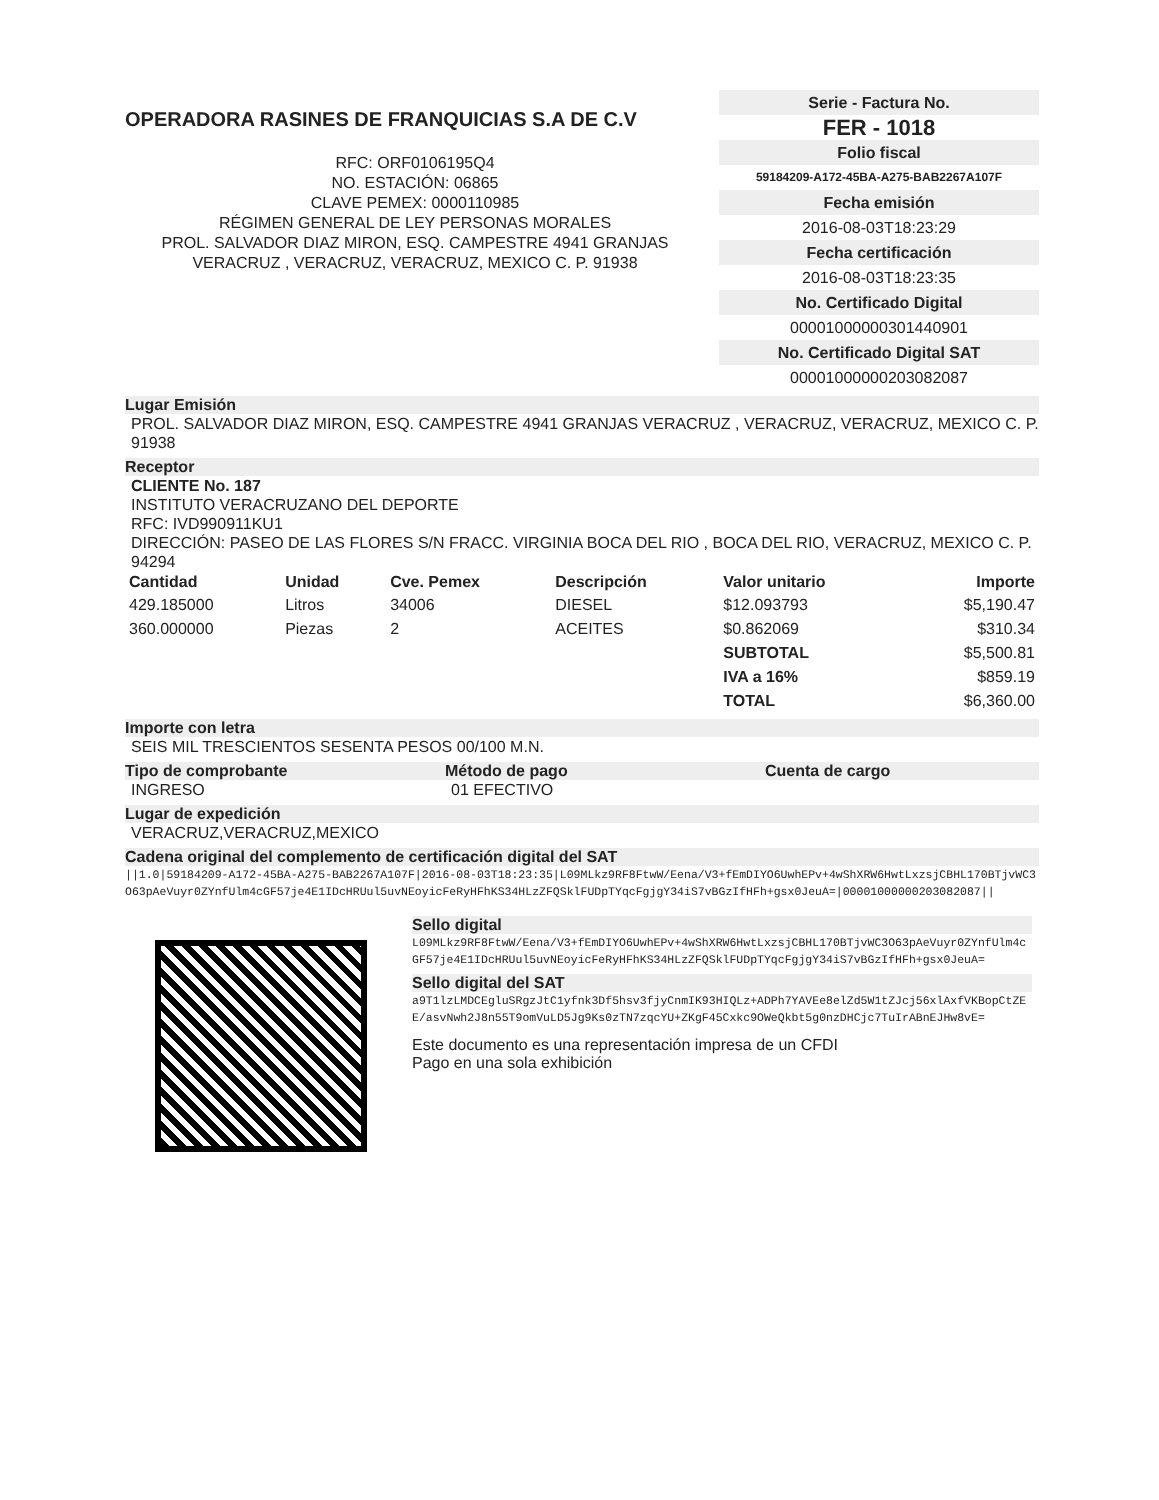OPERADORA RASINES DE FRANQUICIAS S.A DE C.V
RFC: ORF0106195Q4
NO. ESTACIÓN: 06865
CLAVE PEMEX: 0000110985
RÉGIMEN GENERAL DE LEY PERSONAS MORALES
PROL. SALVADOR DIAZ MIRON, ESQ. CAMPESTRE 4941 GRANJAS
VERACRUZ , VERACRUZ, VERACRUZ, MEXICO C. P. 91938
Serie - Factura No.
FER - 1018
Folio fiscal
59184209-A172-45BA-A275-BAB2267A107F
Fecha emisión
2016-08-03T18:23:29
Fecha certificación
2016-08-03T18:23:35
No. Certificado Digital
00001000000301440901
No. Certificado Digital SAT
00001000000203082087
Lugar Emisión
PROL. SALVADOR DIAZ MIRON, ESQ. CAMPESTRE 4941 GRANJAS VERACRUZ , VERACRUZ, VERACRUZ, MEXICO C. P. 91938
Receptor
CLIENTE No. 187
INSTITUTO VERACRUZANO DEL DEPORTE
RFC: IVD990911KU1
DIRECCIÓN: PASEO DE LAS FLORES S/N FRACC. VIRGINIA BOCA DEL RIO , BOCA DEL RIO, VERACRUZ, MEXICO C. P. 94294
| Cantidad | Unidad | Cve. Pemex | Descripción | Valor unitario | Importe |
| --- | --- | --- | --- | --- | --- |
| 429.185000 | Litros | 34006 | DIESEL | $12.093793 | $5,190.47 |
| 360.000000 | Piezas | 2 | ACEITES | $0.862069 | $310.34 |
| | | | | SUBTOTAL | $5,500.81 |
| | | | | IVA a 16% | $859.19 |
| | | | | TOTAL | $6,360.00 |
Importe con letra
SEIS MIL TRESCIENTOS SESENTA PESOS 00/100 M.N.
Tipo de comprobante Método de pago Cuenta de cargo
INGRESO 01 EFECTIVO
Lugar de expedición
VERACRUZ,VERACRUZ,MEXICO
Cadena original del complemento de certificación digital del SAT
||1.0|59184209-A172-45BA-A275-BAB2267A107F|2016-08-03T18:23:35|L09MLkz9RF8FtwW/Eena/V3+fEmDIYO6UwhEPv+4wShXRW6HwtLxzsjCBHL170BTjvWC3O63pAeVuyr0ZYnfUlm4cGF57je4E1IDcHRUul5uvNEoyicFeRyHFhKS34HLzZFQSklFUDpTYqcFgjgY34iS7vBGzIfHFh+gsx0JeuA=|00001000000203082087||
Sello digital
L09MLkz9RF8FtwW/Eena/V3+fEmDIYO6UwhEPv+4wShXRW6HwtLxzsjCBHL170BTjvWC3O63pAeVuyr0ZYnfUlm4cGF57je4E1IDcHRUul5uvNEoyicFeRyHFhKS34HLzZFQSklFUDpTYqcFgjgY34iS7vBGzIfHFh+gsx0JeuA=
Sello digital del SAT
a9T1lzLMDCEgluSRgzJtC1yfnk3Df5hsv3fjyCnmIK93HIQLz+ADPh7YAVEe8elZd5W1tZJcj56xlAxfVKBopCtZEE/asvNwh2J8n55T9omVuLD5Jg9Ks0zTN7zqcYU+ZKgF45Cxkc9OWeQkbt5g0nzDHCjc7TuIrABnEJHw8vE=
Este documento es una representación impresa de un CFDI
Pago en una sola exhibición